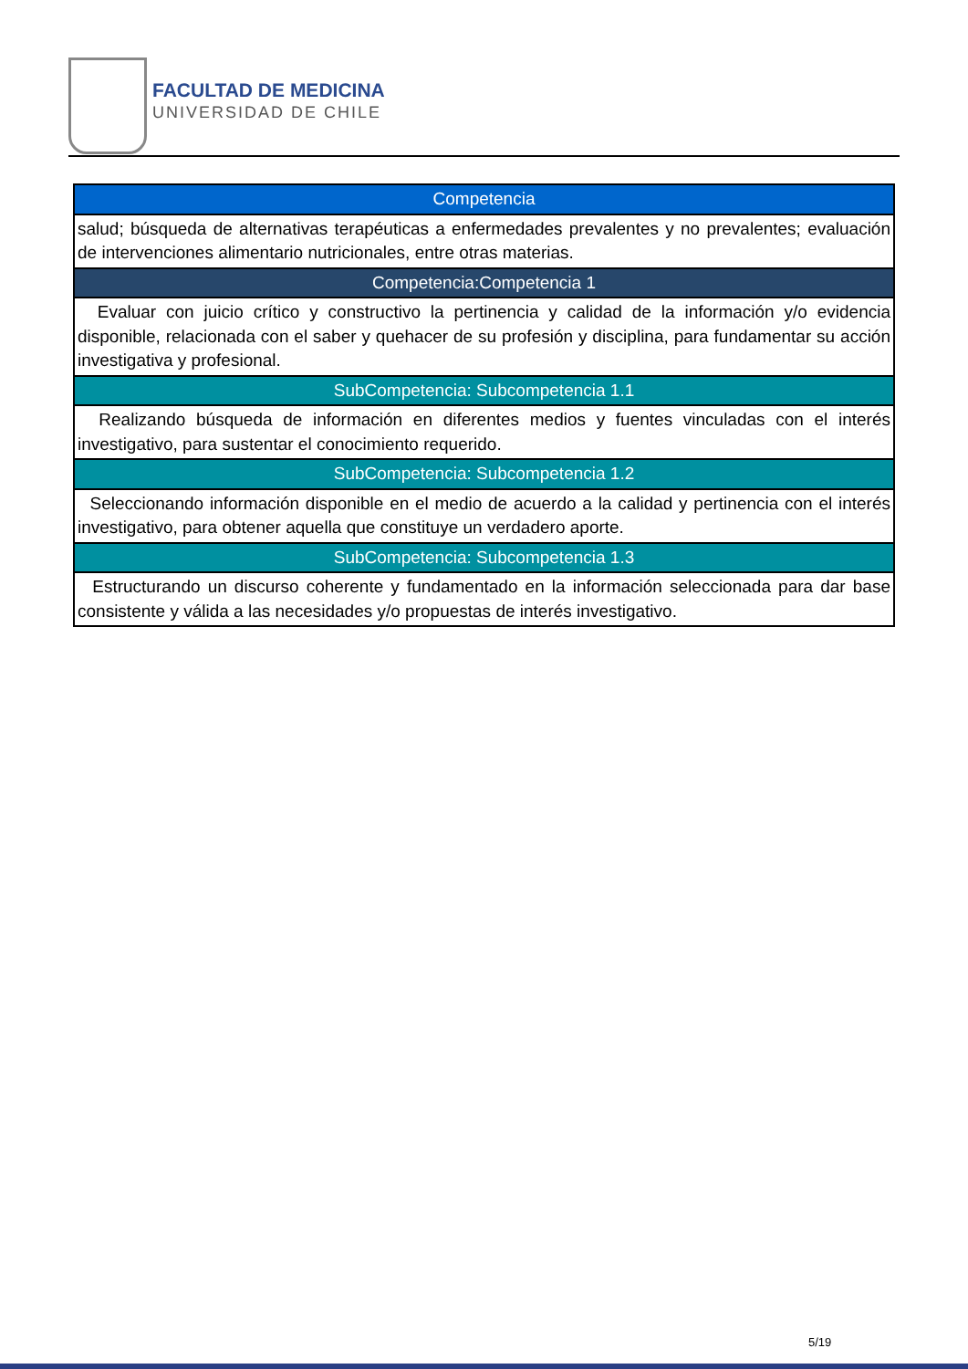FACULTAD DE MEDICINA
UNIVERSIDAD DE CHILE
| Competencia |
| salud; búsqueda de alternativas terapéuticas a enfermedades prevalentes y no prevalentes; evaluación de intervenciones alimentario nutricionales, entre otras materias. |
| Competencia:Competencia 1 |
| Evaluar con juicio crítico y constructivo la pertinencia y calidad de la información y/o evidencia disponible, relacionada con el saber y quehacer de su profesión y disciplina, para fundamentar su acción investigativa y profesional. |
| SubCompetencia: Subcompetencia 1.1 |
| Realizando búsqueda de información en diferentes medios y fuentes vinculadas con el interés investigativo, para sustentar el conocimiento requerido. |
| SubCompetencia: Subcompetencia 1.2 |
| Seleccionando información disponible en el medio de acuerdo a la calidad y pertinencia con el interés investigativo, para obtener aquella que constituye un verdadero aporte. |
| SubCompetencia: Subcompetencia 1.3 |
| Estructurando un discurso coherente y fundamentado en la información seleccionada para dar base consistente y válida a las necesidades y/o propuestas de interés investigativo. |
5/19